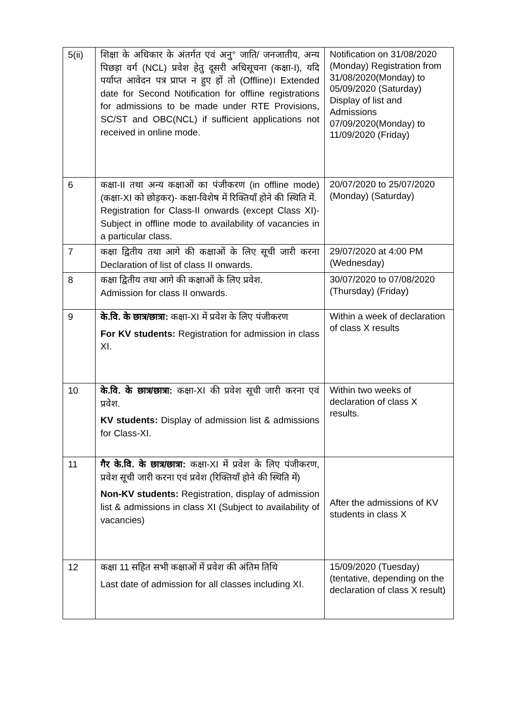| 5(ii) | शिक्षा के अधिकार के अंतर्गत एवं अनु° जाति/ जनजातीय, अन्य पिछड़ा वर्ग (NCL) प्रवेश हेतु दूसरी अधिसूचना (कक्षा-I), यदि पर्याप्त आवेदन पत्र प्राप्त न हुए हों तो (Offline)। Extended date for Second Notification for offline registrations for admissions to be made under RTE Provisions, SC/ST and OBC(NCL) if sufficient applications not received in online mode. | Notification on 31/08/2020 (Monday) Registration from 31/08/2020(Monday) to 05/09/2020 (Saturday) Display of list and Admissions 07/09/2020(Monday) to 11/09/2020 (Friday) |
| 6 | कक्षा-II तथा अन्य कक्षाओं का पंजीकरण (in offline mode)(कक्षा-XI को छोड़कर)- कक्षा-विशेष में रिक्तियाँ होने की स्थिति में. Registration for Class-II onwards (except Class XI)- Subject in offline mode to availability of vacancies in a particular class. | 20/07/2020 to 25/07/2020 (Monday) (Saturday) |
| 7 | कक्षा द्वितीय तथा आगे की कक्षाओं के लिए सूची जारी करना Declaration of list of class II onwards. | 29/07/2020 at 4:00 PM (Wednesday) |
| 8 | कक्षा द्वितीय तथा आगे की कक्षाओं के लिए प्रवेश. Admission for class II onwards. | 30/07/2020 to 07/08/2020 (Thursday) (Friday) |
| 9 | के.वि. के छात्र/छात्रा: कक्षा-XI में प्रवेश के लिए पंजीकरण For KV students: Registration for admission in class XI. | Within a week of declaration of class X results |
| 10 | के.वि. के छात्र/छात्रा: कक्षा-XI की प्रवेश सूची जारी करना एवं प्रवेश. KV students: Display of admission list & admissions for Class-XI. | Within two weeks of declaration of class X results. |
| 11 | गैर के.वि. के छात्र/छात्रा: कक्षा-XI में प्रवेश के लिए पंजीकरण, प्रवेश सूची जारी करना एवं प्रवेश (रिक्तियाँ होने की स्थिति में) Non-KV students: Registration, display of admission list & admissions in class XI (Subject to availability of vacancies) | After the admissions of KV students in class X |
| 12 | कक्षा 11 सहित सभी कक्षाओं में प्रवेश की अंतिम तिथि Last date of admission for all classes including XI. | 15/09/2020 (Tuesday) (tentative, depending on the declaration of class X result) |